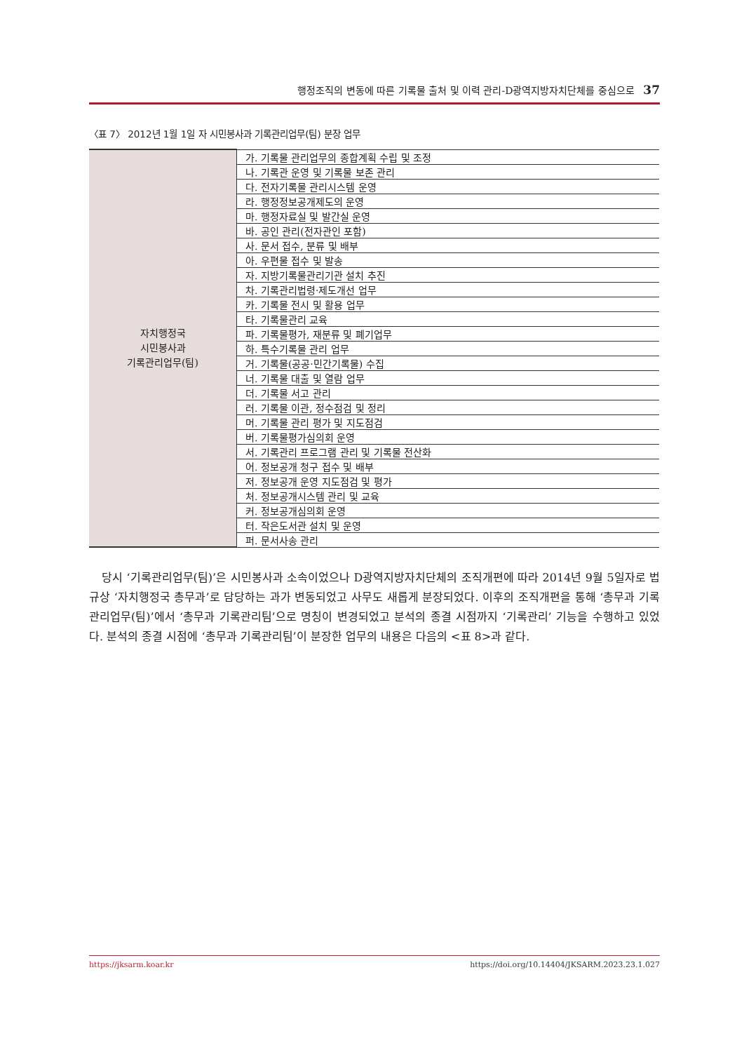행정조직의 변동에 따른 기록물 출처 및 이력 관리-D광역지방자치단체를 중심으로 37
〈표 7〉 2012년 1월 1일 자 시민봉사과 기록관리업무(팀) 분장 업무
| 자치행정국 시민봉사과 기록관리업무(팀) | 가. 기록물 관리업무의 종합계획 수립 및 조정 |
| | 나. 기록관 운영 및 기록물 보존 관리 |
| | 다. 전자기록물 관리시스템 운영 |
| | 라. 행정정보공개제도의 운영 |
| | 마. 행정자료실 및 발간실 운영 |
| | 바. 공인 관리(전자관인 포함) |
| | 사. 문서 접수, 분류 및 배부 |
| | 아. 우편물 접수 및 발송 |
| | 자. 지방기록물관리기관 설치 추진 |
| | 차. 기록관리법령·제도개선 업무 |
| | 카. 기록물 전시 및 활용 업무 |
| | 타. 기록물관리 교육 |
| | 파. 기록물평가, 재분류 및 폐기업무 |
| | 하. 특수기록물 관리 업무 |
| | 거. 기록물(공공·민간기록물) 수집 |
| | 너. 기록물 대출 및 열람 업무 |
| | 더. 기록물 서고 관리 |
| | 러. 기록물 이관, 정수점검 및 정리 |
| | 머. 기록물 관리 평가 및 지도점검 |
| | 버. 기록물평가심의회 운영 |
| | 서. 기록관리 프로그램 관리 및 기록물 전산화 |
| | 어. 정보공개 청구 접수 및 배부 |
| | 저. 정보공개 운영 지도점검 및 평가 |
| | 처. 정보공개시스템 관리 및 교육 |
| | 커. 정보공개심의회 운영 |
| | 터. 작은도서관 설치 및 운영 |
| | 퍼. 문서사송 관리 |
당시 ‘기록관리업무(팀)’은 시민봉사과 소속이었으나 D광역지방자치단체의 조직개편에 따라 2014년 9월 5일자로 법규상 ‘자치행정국 총무과’로 담당하는 과가 변동되었고 사무도 새롭게 분장되었다. 이후의 조직개편을 통해 ‘총무과 기록관리업무(팀)’에서 ‘총무과 기록관리팀’으로 명칭이 변경되었고 분석의 종결 시점까지 ‘기록관리’ 기능을 수행하고 있었다. 분석의 종결 시점에 ‘총무과 기록관리팀’이 분장한 업무의 내용은 다음의 <표 8>과 같다.
https://jksarm.koar.kr https://doi.org/10.14404/JKSARM.2023.23.1.027